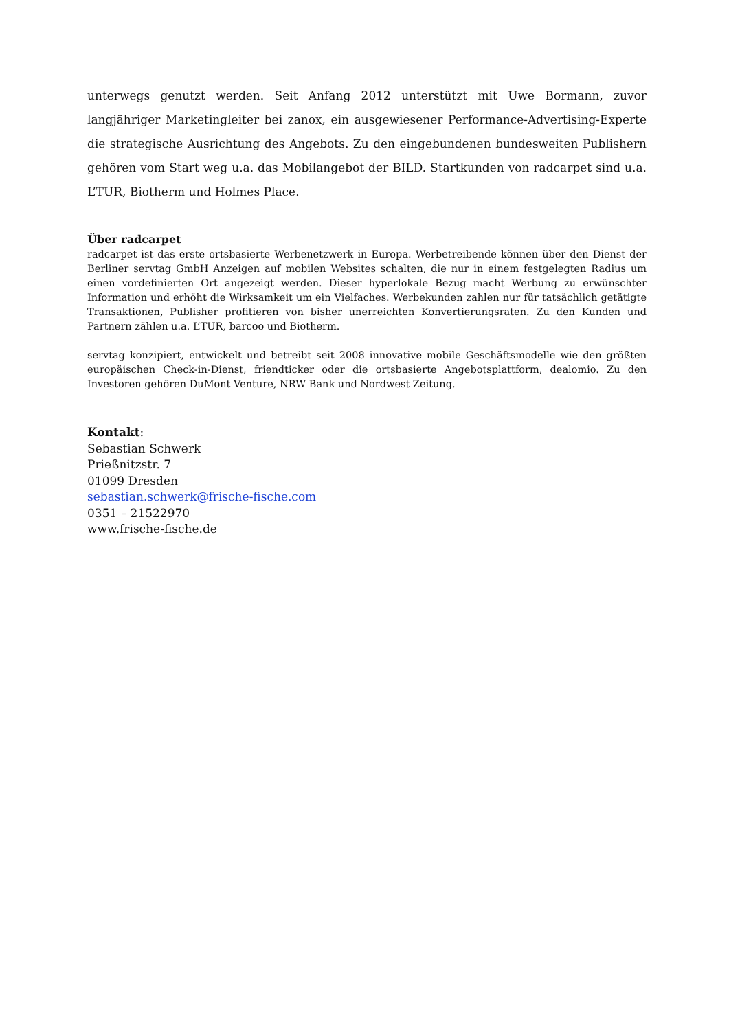unterwegs genutzt werden. Seit Anfang 2012 unterstützt mit Uwe Bormann, zuvor langjähriger Marketingleiter bei zanox, ein ausgewiesener Performance-Advertising-Experte die strategische Ausrichtung des Angebots. Zu den eingebundenen bundesweiten Publishern gehören vom Start weg u.a. das Mobilangebot der BILD. Startkunden von radcarpet sind u.a. L’TUR, Biotherm und Holmes Place.
Über radcarpet
radcarpet ist das erste ortsbasierte Werbenetzwerk in Europa. Werbetreibende können über den Dienst der Berliner servtag GmbH Anzeigen auf mobilen Websites schalten, die nur in einem festgelegten Radius um einen vordefinierten Ort angezeigt werden. Dieser hyperlokale Bezug macht Werbung zu erwünschter Information und erhöht die Wirksamkeit um ein Vielfaches. Werbekunden zahlen nur für tatsächlich getätigte Transaktionen, Publisher profitieren von bisher unerreichten Konvertierungsraten. Zu den Kunden und Partnern zählen u.a. L’TUR, barcoo und Biotherm.
servtag konzipiert, entwickelt und betreibt seit 2008 innovative mobile Geschäftsmodelle wie den größten europäischen Check-in-Dienst, friendticker oder die ortsbasierte Angebotsplattform, dealomio. Zu den Investoren gehören DuMont Venture, NRW Bank und Nordwest Zeitung.
Kontakt:
Sebastian Schwerk
Prießnitzstr. 7
01099 Dresden
sebastian.schwerk@frische-fische.com
0351 – 21522970
www.frische-fische.de